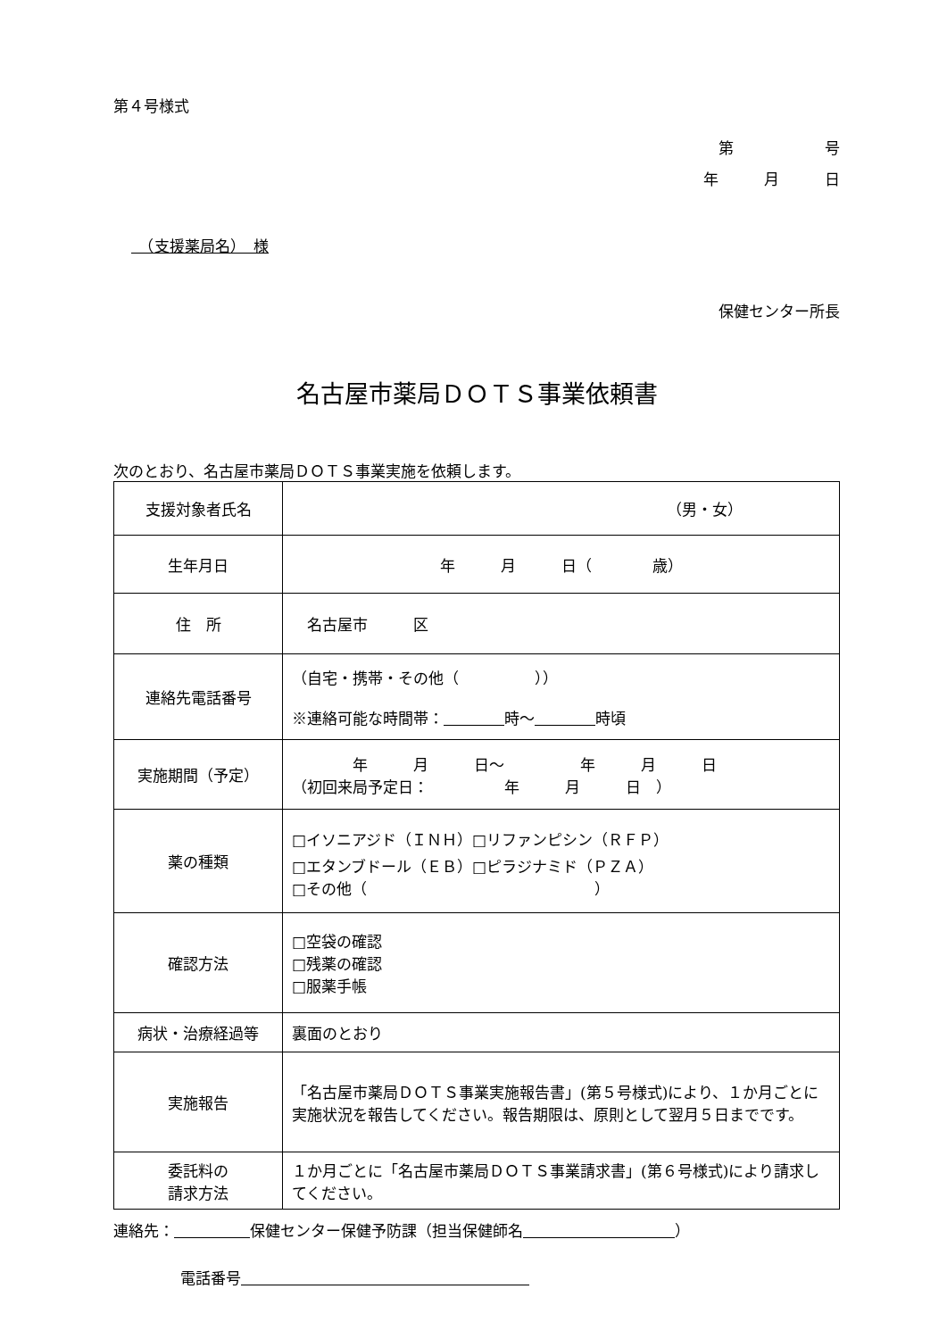第４号様式
第　　　　　　号
年　　　月　　　日
　（支援薬局名）　様
保健センター所長
名古屋市薬局ＤＯＴＳ事業依頼書
次のとおり、名古屋市薬局ＤＯＴＳ事業実施を依頼します。
| 支援対象者氏名 | （男・女） |
| 生年月日 | 年 月 日（ 歳） |
| 住 所 | 名古屋市 区 |
| 連絡先電話番号 | （自宅・携帯・その他（ ）） ※連絡可能な時間帯： 時〜 時頃 |
| 実施期間（予定） | 年 月 日〜 年 月 日 （初回来局予定日： 年 月 日 ） |
| 薬の種類 | □イソニアジド（ＩＮＨ）□リファンピシン（ＲＦＰ） □エタンブドール（ＥＢ）□ピラジナミド（ＰＺＡ） □その他（ ） |
| 確認方法 | □空袋の確認 □残薬の確認 □服薬手帳 |
| 病状・治療経過等 | 裏面のとおり |
| 実施報告 | 「名古屋市薬局ＤＯＴＳ事業実施報告書」(第５号様式)により、１か月ごとに実施状況を報告してください。報告期限は、原則として翌月５日までです。 |
| 委託料の 請求方法 | １か月ごとに「名古屋市薬局ＤＯＴＳ事業請求書」(第６号様式)により請求してください。 |
連絡先：　　　　　 保健センター保健予防課（担当保健師名　　　　　　　　　　 ）
電話番号